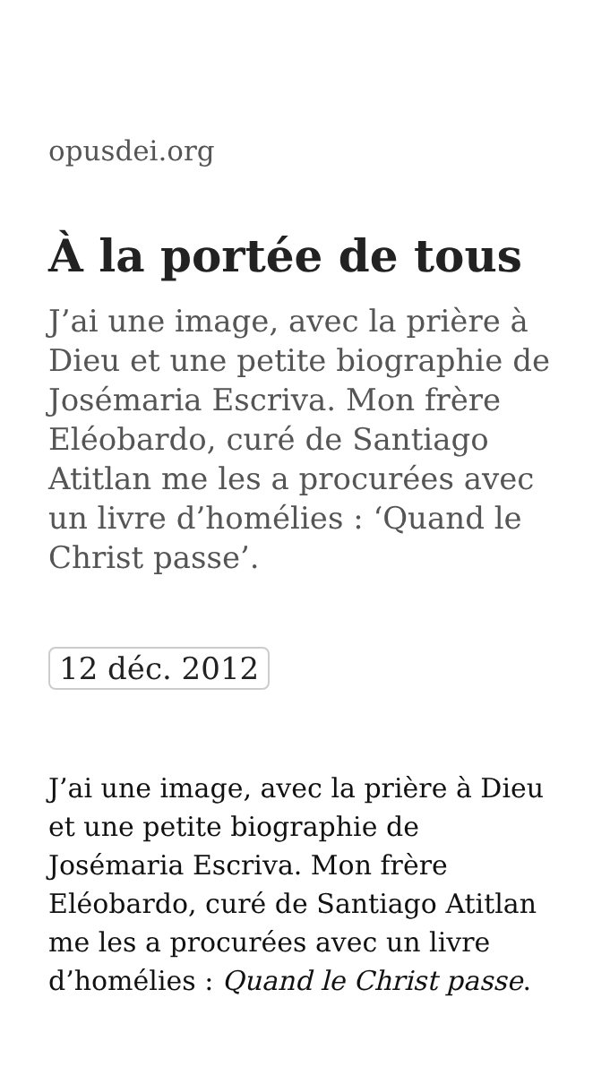opusdei.org
À la portée de tous
J’ai une image, avec la prière à Dieu et une petite biographie de Josémaria Escriva. Mon frère Eléobardo, curé de Santiago Atitlan me les a procurées avec un livre d’homélies : ‘Quand le Christ passe’.
12 déc. 2012
J’ai une image, avec la prière à Dieu et une petite biographie de Josémaria Escriva. Mon frère Eléobardo, curé de Santiago Atitlan me les a procurées avec un livre d’homélies : Quand le Christ passe.